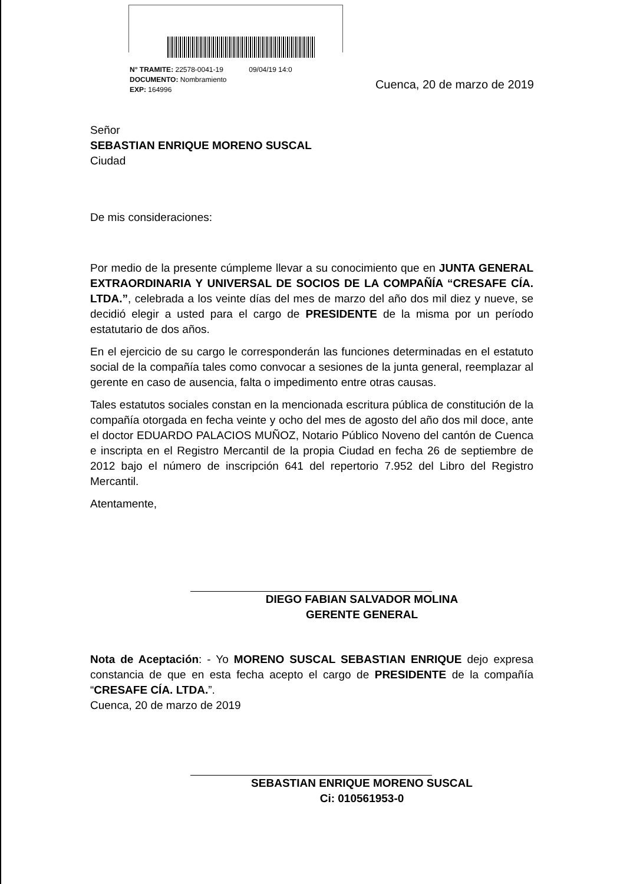N° TRAMITE: 22578-0041-19 09/04/19 14:0
DOCUMENTO: Nombramiento
EXP: 164996
Cuenca, 20 de marzo de 2019
Señor
SEBASTIAN ENRIQUE MORENO SUSCAL
Ciudad
De mis consideraciones:
Por medio de la presente cúmpleme llevar a su conocimiento que en JUNTA GENERAL EXTRAORDINARIA Y UNIVERSAL DE SOCIOS DE LA COMPAÑÍA “CRESAFE CÍA. LTDA.”, celebrada a los veinte días del mes de marzo del año dos mil diez y nueve, se decidió elegir a usted para el cargo de PRESIDENTE de la misma por un período estatutario de dos años.
En el ejercicio de su cargo le corresponderán las funciones determinadas en el estatuto social de la compañía tales como convocar a sesiones de la junta general, reemplazar al gerente en caso de ausencia, falta o impedimento entre otras causas.
Tales estatutos sociales constan en la mencionada escritura pública de constitución de la compañía otorgada en fecha veinte y ocho del mes de agosto del año dos mil doce, ante el doctor EDUARDO PALACIOS MUÑOZ, Notario Público Noveno del cantón de Cuenca e inscripta en el Registro Mercantil de la propia Ciudad en fecha 26 de septiembre de 2012 bajo el número de inscripción 641 del repertorio 7.952 del Libro del Registro Mercantil.
Atentamente,
DIEGO FABIAN SALVADOR MOLINA
GERENTE GENERAL
Nota de Aceptación: - Yo MORENO SUSCAL SEBASTIAN ENRIQUE dejo expresa constancia de que en esta fecha acepto el cargo de PRESIDENTE de la compañía “CRESAFE CÍA. LTDA.”.
Cuenca, 20 de marzo de 2019
SEBASTIAN ENRIQUE MORENO SUSCAL
Ci: 010561953-0